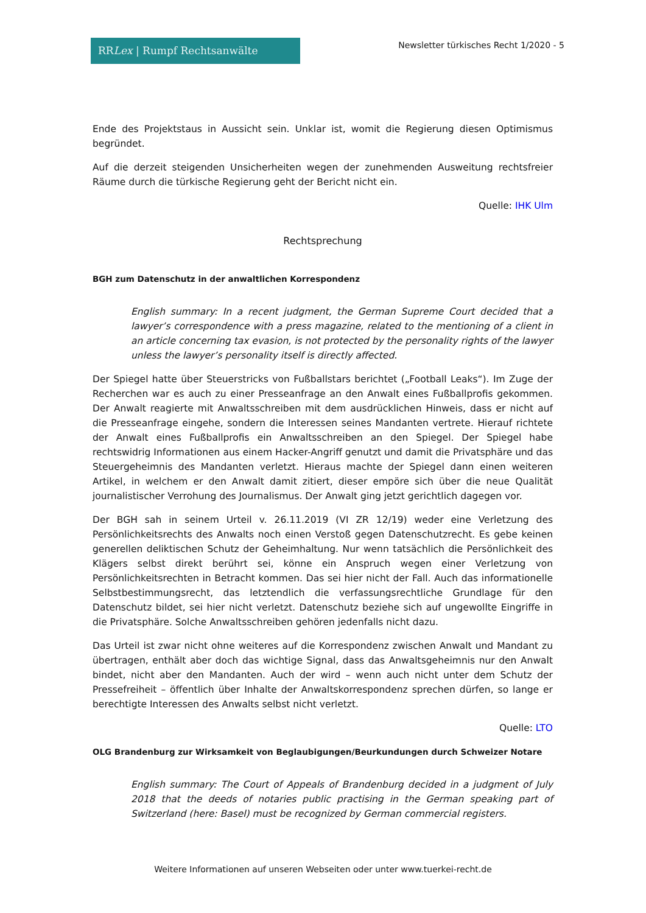RRLex | Rumpf Rechtsanwälte
Newsletter türkisches Recht 1/2020 - 5
Ende des Projektstaus in Aussicht sein. Unklar ist, womit die Regierung diesen Optimismus begründet.
Auf die derzeit steigenden Unsicherheiten wegen der zunehmenden Ausweitung rechtsfreier Räume durch die türkische Regierung geht der Bericht nicht ein.
Quelle: IHK Ulm
Rechtsprechung
BGH zum Datenschutz in der anwaltlichen Korrespondenz
English summary: In a recent judgment, the German Supreme Court decided that a lawyer’s correspondence with a press magazine, related to the mentioning of a client in an article concerning tax evasion, is not protected by the personality rights of the lawyer unless the lawyer’s personality itself is directly affected.
Der Spiegel hatte über Steuerstricks von Fußballstars berichtet („Football Leaks“). Im Zuge der Recherchen war es auch zu einer Presseanfrage an den Anwalt eines Fußballprofis gekommen. Der Anwalt reagierte mit Anwaltsschreiben mit dem ausdrücklichen Hinweis, dass er nicht auf die Presseanfrage eingehe, sondern die Interessen seines Mandanten vertrete. Hierauf richtete der Anwalt eines Fußballprofis ein Anwaltsschreiben an den Spiegel. Der Spiegel habe rechtswidrig Informationen aus einem Hacker-Angriff genutzt und damit die Privatsphäre und das Steuergeheimnis des Mandanten verletzt. Hieraus machte der Spiegel dann einen weiteren Artikel, in welchem er den Anwalt damit zitiert, dieser empöre sich über die neue Qualität journalistischer Verrohung des Journalismus. Der Anwalt ging jetzt gerichtlich dagegen vor.
Der BGH sah in seinem Urteil v. 26.11.2019 (VI ZR 12/19) weder eine Verletzung des Persönlichkeitsrechts des Anwalts noch einen Verstoß gegen Datenschutzrecht. Es gebe keinen generellen deliktischen Schutz der Geheimhaltung. Nur wenn tatsächlich die Persönlichkeit des Klägers selbst direkt berührt sei, könne ein Anspruch wegen einer Verletzung von Persönlichkeitsrechten in Betracht kommen. Das sei hier nicht der Fall. Auch das informationelle Selbstbestimmungsrecht, das letztendlich die verfassungsrechtliche Grundlage für den Datenschutz bildet, sei hier nicht verletzt. Datenschutz beziehe sich auf ungewollte Eingriffe in die Privatsphäre. Solche Anwaltsschreiben gehören jedenfalls nicht dazu.
Das Urteil ist zwar nicht ohne weiteres auf die Korrespondenz zwischen Anwalt und Mandant zu übertragen, enthält aber doch das wichtige Signal, dass das Anwaltsgeheimnis nur den Anwalt bindet, nicht aber den Mandanten. Auch der wird – wenn auch nicht unter dem Schutz der Pressefreiheit – öffentlich über Inhalte der Anwaltskorrespondenz sprechen dürfen, so lange er berechtigte Interessen des Anwalts selbst nicht verletzt.
Quelle: LTO
OLG Brandenburg zur Wirksamkeit von Beglaubigungen/Beurkundungen durch Schweizer Notare
English summary: The Court of Appeals of Brandenburg decided in a judgment of July 2018 that the deeds of notaries public practising in the German speaking part of Switzerland (here: Basel) must be recognized by German commercial registers.
Weitere Informationen auf unseren Webseiten oder unter www.tuerkei-recht.de